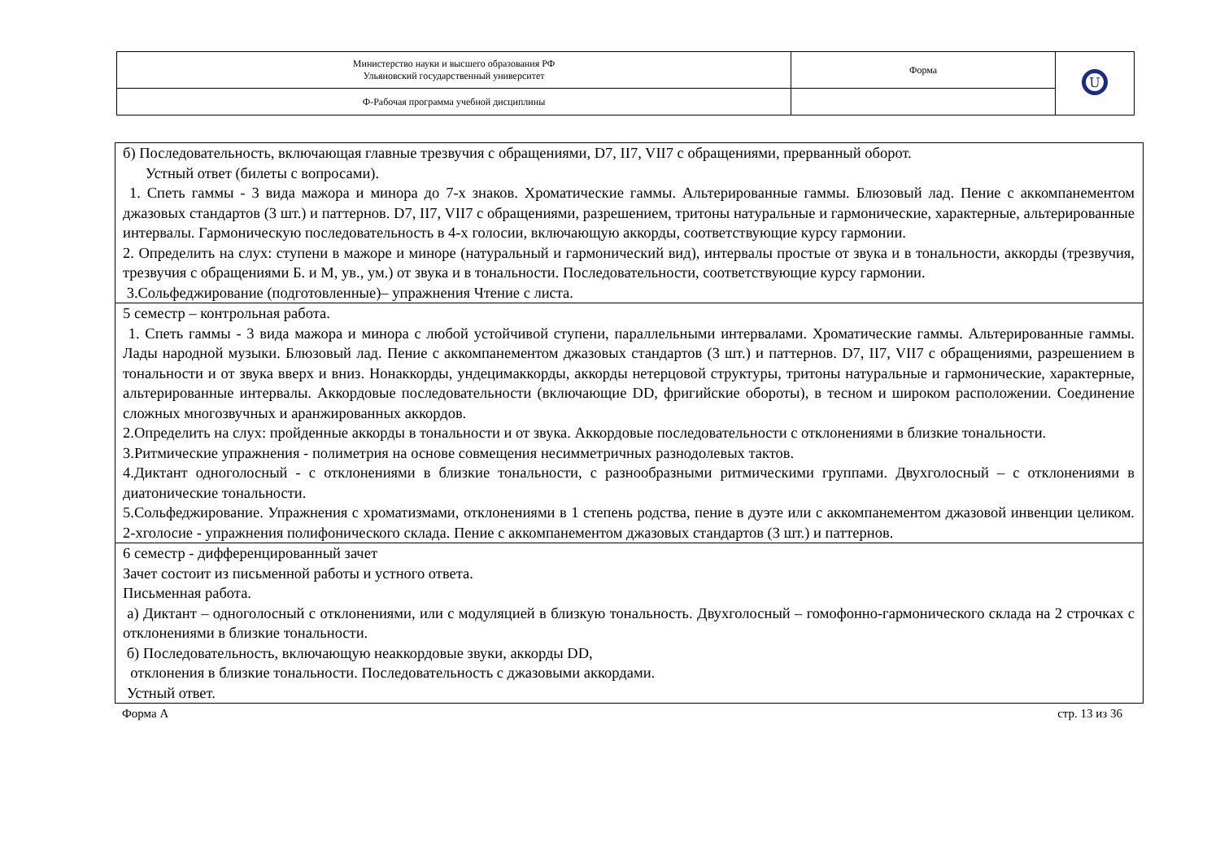| Министерство науки и высшего образования РФ Ульяновский государственный университет | Форма | U |
| Ф-Рабочая программа учебной дисциплины | | |
| б) Последовательность, включающая главные трезвучия с обращениями, D7, II7, VII7 с обращениями, прерванный оборот. Устный ответ (билеты с вопросами). 1. Спеть гаммы - 3 вида мажора и минора до 7-х знаков. Хроматические гаммы. Альтерированные гаммы. Блюзовый лад. Пение с аккомпанементом джазовых стандартов (3 шт.) и паттернов. D7, II7, VII7 с обращениями, разрешением, тритоны натуральные и гармонические, характерные, альтерированные интервалы. Гармоническую последовательность в 4-х голосии, включающую аккорды, соответствующие курсу гармонии. 2. Определить на слух: ступени в мажоре и миноре (натуральный и гармонический вид), интервалы простые от звука и в тональности, аккорды (трезвучия, трезвучия с обращениями Б. и М, ув., ум.) от звука и в тональности. Последовательности, соответствующие курсу гармонии. 3.Сольфеджирование (подготовленные)– упражнения Чтение с листа. |
| 5 семестр – контрольная работа. 1. Спеть гаммы - 3 вида мажора и минора с любой устойчивой ступени, параллельными интервалами. Хроматические гаммы. Альтерированные гаммы. Лады народной музыки. Блюзовый лад. Пение с аккомпанементом джазовых стандартов (3 шт.) и паттернов. D7, II7, VII7 с обращениями, разрешением в тональности и от звука вверх и вниз. Нонаккорды, ундецимаккорды, аккорды нетерцовой структуры, тритоны натуральные и гармонические, характерные, альтерированные интервалы. Аккордовые последовательности (включающие DD, фригийские обороты), в тесном и широком расположении. Соединение сложных многозвучных и аранжированных аккордов. 2.Определить на слух: пройденные аккорды в тональности и от звука. Аккордовые последовательности с отклонениями в близкие тональности. 3.Ритмические упражнения - полиметрия на основе совмещения несимметричных разнодолевых тактов. 4.Диктант одноголосный - с отклонениями в близкие тональности, с разнообразными ритмическими группами. Двухголосный – с отклонениями в диатонические тональности. 5.Сольфеджирование. Упражнения с хроматизмами, отклонениями в 1 степень родства, пение в дуэте или с аккомпанементом джазовой инвенции целиком. 2-хголосие - упражнения полифонического склада. Пение с аккомпанементом джазовых стандартов (3 шт.) и паттернов. |
| 6 семестр - дифференцированный зачет Зачет состоит из письменной работы и устного ответа. Письменная работа. а) Диктант – одноголосный с отклонениями, или с модуляцией в близкую тональность. Двухголосный – гомофонно-гармонического склада на 2 строчках с отклонениями в близкие тональности. б) Последовательность, включающую неаккордовые звуки, аккорды DD, отклонения в близкие тональности. Последовательность с джазовыми аккордами. Устный ответ. |
Форма А стр. 13 из 36